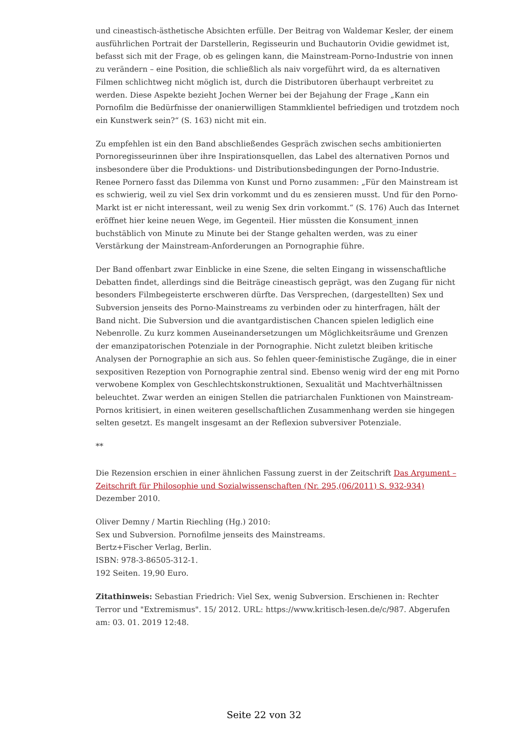und cineastisch-ästhetische Absichten erfülle. Der Beitrag von Waldemar Kesler, der einem ausführlichen Portrait der Darstellerin, Regisseurin und Buchautorin Ovidie gewidmet ist, befasst sich mit der Frage, ob es gelingen kann, die Mainstream-Porno-Industrie von innen zu verändern – eine Position, die schließlich als naiv vorgeführt wird, da es alternativen Filmen schlichtweg nicht möglich ist, durch die Distributoren überhaupt verbreitet zu werden. Diese Aspekte bezieht Jochen Werner bei der Bejahung der Frage „Kann ein Pornofilm die Bedürfnisse der onanierwilligen Stammklientel befriedigen und trotzdem noch ein Kunstwerk sein?“ (S. 163) nicht mit ein.
Zu empfehlen ist ein den Band abschließendes Gespräch zwischen sechs ambitionierten Pornoregisseurinnen über ihre Inspirationsquellen, das Label des alternativen Pornos und insbesondere über die Produktions- und Distributionsbedingungen der Porno-Industrie. Renee Pornero fasst das Dilemma von Kunst und Porno zusammen: „Für den Mainstream ist es schwierig, weil zu viel Sex drin vorkommt und du es zensieren musst. Und für den Porno-Markt ist er nicht interessant, weil zu wenig Sex drin vorkommt.“ (S. 176) Auch das Internet eröffnet hier keine neuen Wege, im Gegenteil. Hier müssten die Konsument_innen buchstäblich von Minute zu Minute bei der Stange gehalten werden, was zu einer Verstärkung der Mainstream-Anforderungen an Pornographie führe.
Der Band offenbart zwar Einblicke in eine Szene, die selten Eingang in wissenschaftliche Debatten findet, allerdings sind die Beiträge cineastisch geprägt, was den Zugang für nicht besonders Filmbegeisterte erschweren dürfte. Das Versprechen, (dargestellten) Sex und Subversion jenseits des Porno-Mainstreams zu verbinden oder zu hinterfragen, hält der Band nicht. Die Subversion und die avantgardistischen Chancen spielen lediglich eine Nebenrolle. Zu kurz kommen Auseinandersetzungen um Möglichkeitsräume und Grenzen der emanzipatorischen Potenziale in der Pornographie. Nicht zuletzt bleiben kritische Analysen der Pornographie an sich aus. So fehlen queer-feministische Zugänge, die in einer sexpositiven Rezeption von Pornographie zentral sind. Ebenso wenig wird der eng mit Porno verwobene Komplex von Geschlechtskonstruktionen, Sexualität und Machtverhältnissen beleuchtet. Zwar werden an einigen Stellen die patriarchalen Funktionen von Mainstream-Pornos kritisiert, in einen weiteren gesellschaftlichen Zusammenhang werden sie hingegen selten gesetzt. Es mangelt insgesamt an der Reflexion subversiver Potenziale.
**
Die Rezension erschien in einer ähnlichen Fassung zuerst in der Zeitschrift Das Argument – Zeitschrift für Philosophie und Sozialwissenschaften (Nr. 295,(06/2011) S. 932-934) Dezember 2010.
Oliver Demny / Martin Riechling (Hg.) 2010:
Sex und Subversion. Pornofilme jenseits des Mainstreams.
Bertz+Fischer Verlag, Berlin.
ISBN: 978-3-86505-312-1.
192 Seiten. 19,90 Euro.
Zitathinweis: Sebastian Friedrich: Viel Sex, wenig Subversion. Erschienen in: Rechter Terror und "Extremismus". 15/ 2012. URL: https://www.kritisch-lesen.de/c/987. Abgerufen am: 03. 01. 2019 12:48.
Seite 22 von 32